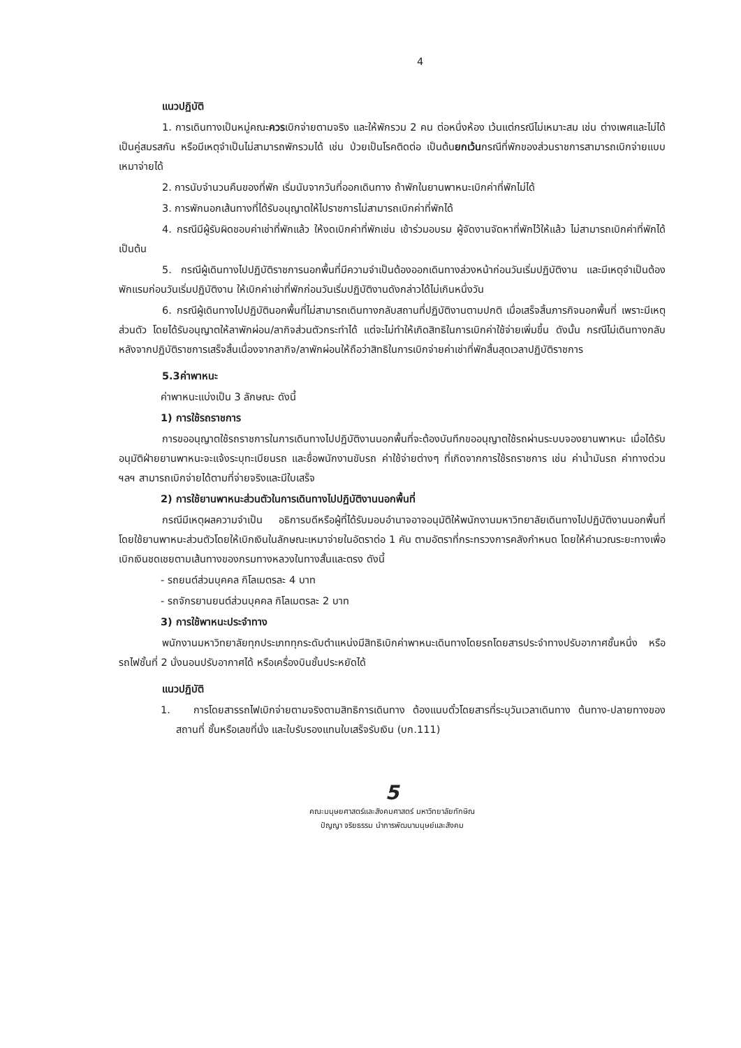4
แนวปฏิบัติ
1. การเดินทางเป็นหมู่คณะควรเบิกจ่ายตามจริง และให้พักรวม 2 คน ต่อหนึ่งห้อง เว้นแต่กรณีไม่เหมาะสม เช่น ต่างเพศและไม่ได้เป็นคู่สมรสกัน หรือมีเหตุจำเป็นไม่สามารถพักรวมได้ เช่น ป่วยเป็นโรคติดต่อ เป็นต้นยกเว้นกรณีที่พักของส่วนราชการสามารถเบิกจ่ายแบบเหมาจ่ายได้
2. การนับจำนวนคืนของที่พัก เริ่มนับจากวันที่ออกเดินทาง ถ้าพักในยานพาหนะเบิกค่าที่พักไม่ได้
3. การพักนอกเส้นทางที่ได้รับอนุญาตให้ไปราชการไม่สามารถเบิกค่าที่พักได้
4. กรณีมีผู้รับผิดชอบค่าเช่าที่พักแล้ว ให้งดเบิกค่าที่พักเช่น เข้าร่วมอบรม ผู้จัดงานจัดหาที่พักไว้ให้แล้ว ไม่สามารถเบิกค่าที่พักได้ เป็นต้น
5. กรณีผู้เดินทางไปปฏิบัติราชการนอกพื้นที่มีความจำเป็นต้องออกเดินทางล่วงหน้าก่อนวันเริ่มปฏิบัติงาน และมีเหตุจำเป็นต้องพักแรมก่อนวันเริ่มปฏิบัติงาน ให้เบิกค่าเช่าที่พักก่อนวันเริ่มปฏิบัติงานดังกล่าวได้ไม่เกินหนึ่งวัน
6. กรณีผู้เดินทางไปปฏิบัตินอกพื้นที่ไม่สามารถเดินทางกลับสถานที่ปฏิบัติงานตามปกติ เมื่อเสร็จสิ้นภารกิจนอกพื้นที่ เพราะมีเหตุส่วนตัว โดยได้รับอนุญาตให้ลาพักผ่อน/ลากิจส่วนตัวกระทำได้ แต่จะไม่ทำให้เกิดสิทธิในการเบิกค่าใช้จ่ายเพิ่มขึ้น ดังนั้น กรณีไม่เดินทางกลับหลังจากปฏิบัติราชการเสร็จสิ้นเนื่องจากลากิจ/ลาพักผ่อนให้ถือว่าสิทธิในการเบิกจ่ายค่าเช่าที่พักสิ้นสุดเวลาปฏิบัติราชการ
5.3ค่าพาหนะ
ค่าพาหนะแบ่งเป็น 3 ลักษณะ ดังนี้
1) การใช้รถราชการ
การขออนุญาตใช้รถราชการในการเดินทางไปปฏิบัติงานนอกพื้นที่จะต้องบันทึกขออนุญาตใช้รถผ่านระบบจองยานพาหนะ เมื่อได้รับอนุมัติฝ่ายยานพาหนะจะแจ้งระบุทะเบียนรถ และชื่อพนักงานขับรถ ค่าใช้จ่ายต่างๆ ที่เกิดจากการใช้รถราชการ เช่น ค่าน้ำมันรถ ค่าทางด่วน ฯลฯ สามารถเบิกจ่ายได้ตามที่จ่ายจริงและมีใบเสร็จ
2) การใช้ยานพาหนะส่วนตัวในการเดินทางไปปฏิบัติงานนอกพื้นที่
กรณีมีเหตุผลความจำเป็น อธิการบดีหรือผู้ที่ได้รับมอบอำนาจอาจอนุมัติให้พนักงานมหาวิทยาลัยเดินทางไปปฏิบัติงานนอกพื้นที่โดยใช้ยานพาหนะส่วนตัวโดยให้เบิกเงินในลักษณะเหมาจ่ายในอัตราต่อ 1 คัน ตามอัตราที่กระทรวงการคลังกำหนด โดยให้คำนวณระยะทางเพื่อเบิกเงินชดเชยตามเส้นทางของกรมทางหลวงในทางสั้นและตรง ดังนี้
- รถยนต์ส่วนบุคคล กิโลเมตรละ 4 บาท
- รถจักรยานยนต์ส่วนบุคคล กิโลเมตรละ 2 บาท
3) การใช้พาหนะประจำทาง
พนักงานมหาวิทยาลัยทุกประเภททุกระดับตำแหน่งมีสิทธิเบิกค่าพาหนะเดินทางโดยรถโดยสารประจำทางปรับอากาศชั้นหนึ่ง หรือรถไฟชั้นที่ 2 นั่งนอนปรับอากาศได้ หรือเครื่องบินชั้นประหยัดได้
แนวปฏิบัติ
1. การโดยสารรถไฟเบิกจ่ายตามจริงตามสิทธิการเดินทาง ต้องแนบตั๋วโดยสารที่ระบุวันเวลาเดินทาง ต้นทาง-ปลายทางของสถานที่ ชั้นหรือเลขที่นั่ง และใบรับรองแทนใบเสร็จรับเงิน (บก.111)
5
คณะมนุษยศาสตร์และสังคมศาสตร์ มหาวิทยาลัยทักษิณ
ปัญญา จริยธรรม นำการพัฒนามนุษย์และสังคม